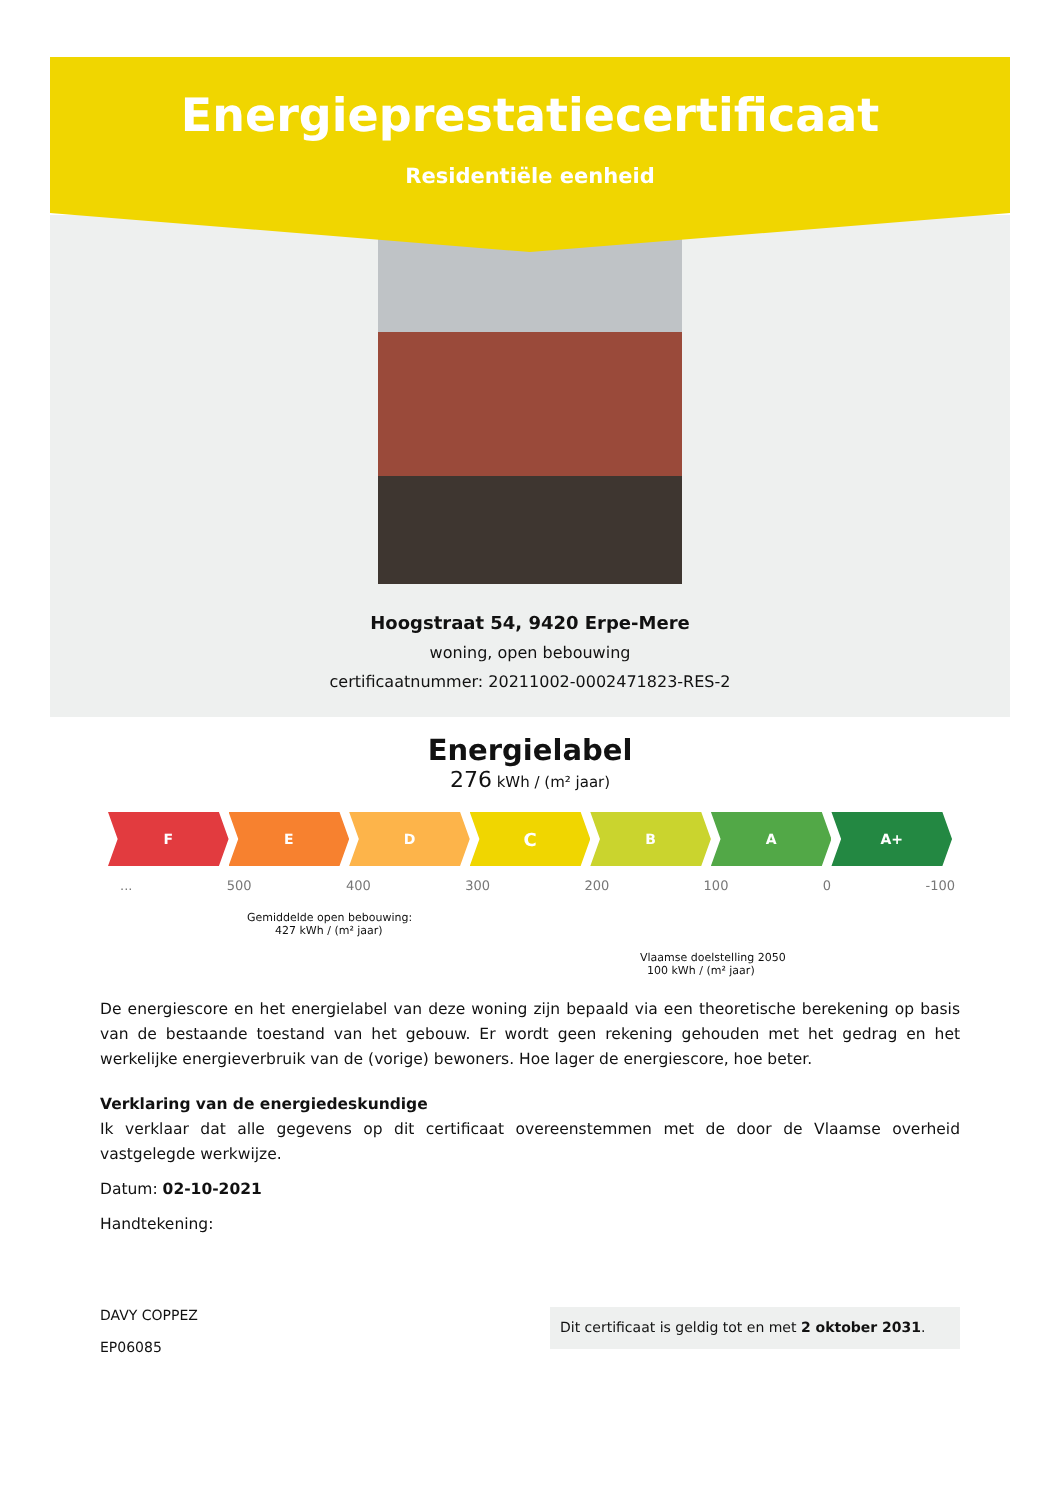Energieprestatiecertificaat
Residentiële eenheid
Hoogstraat 54, 9420 Erpe-Mere
woning, open bebouwing
certificaatnummer: 20211002-0002471823-RES-2
Energielabel
276 kWh / (m² jaar)
F E D
C
B A A+
... 500 400 300 200 100 0 -100
Gemiddelde open bebouwing:
427 kWh / (m² jaar)
Vlaamse doelstelling 2050
100 kWh / (m² jaar)
De energiescore en het energielabel van deze woning zijn bepaald via een theoretische berekening op basis van de bestaande toestand van het gebouw. Er wordt geen rekening gehouden met het gedrag en het werkelijke energieverbruik van de (vorige) bewoners. Hoe lager de energiescore, hoe beter.
Verklaring van de energiedeskundige
Ik verklaar dat alle gegevens op dit certificaat overeenstemmen met de door de Vlaamse overheid vastgelegde werkwijze.
Datum: 02-10-2021
Handtekening:
DAVY COPPEZ
EP06085
Dit certificaat is geldig tot en met 2 oktober 2031.